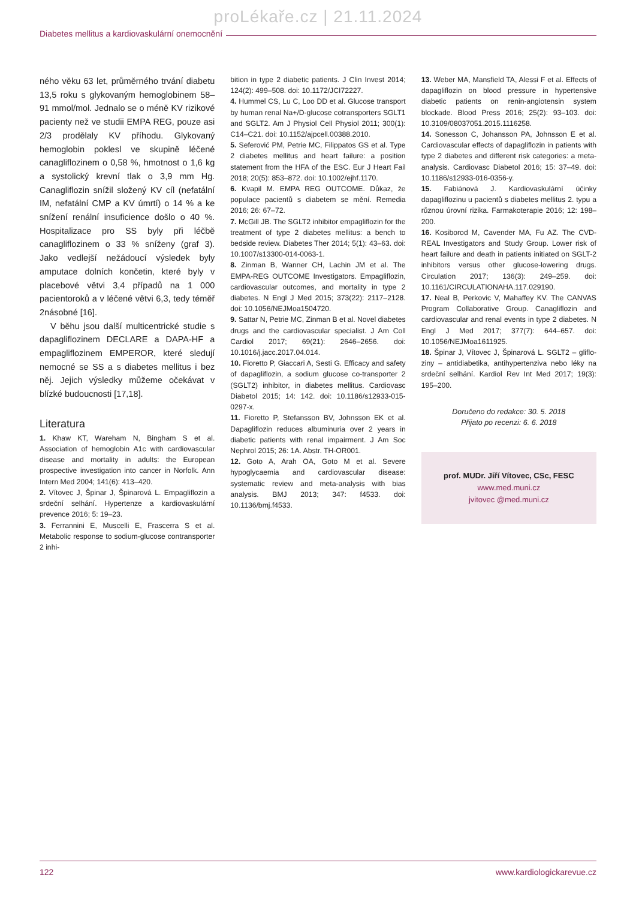proLékaře.cz | 21.11.2024
Diabetes mellitus a kardiovaskulární onemocnění
ného věku 63 let, průměrného trvání diabetu 13,5 roku s glykovaným hemoglobinem 58–91 mmol/mol. Jednalo se o méně KV rizikové pacienty než ve studii EMPA REG, pouze asi 2/3 prodělaly KV příhodu. Glykovaný hemoglobin poklesl ve skupině léčené canagliflozinem o 0,58 %, hmotnost o 1,6 kg a systolický krevní tlak o 3,9 mm Hg. Canagliflozin snížil složený KV cíl (nefatální IM, nefatální CMP a KV úmrtí) o 14 % a ke snížení renální insuficience došlo o 40 %. Hospitalizace pro SS byly při léčbě canagliflozinem o 33 % sníženy (graf 3). Jako vedlejší nežádoucí výsledek byly amputace dolních končetin, které byly v placebové větvi 3,4 případů na 1 000 pacientoroků a v léčené větvi 6,3, tedy téměř 2násobné [16].
V běhu jsou další multicentrické studie s dapagliflozinem DECLARE a DAPA-HF a empagliflozinem EMPEROR, které sledují nemocné se SS a s diabetes mellitus i bez něj. Jejich výsledky můžeme očekávat v blízké budoucnosti [17,18].
Literatura
1. Khaw KT, Wareham N, Bingham S et al. Association of hemoglobin A1c with cardiovascular disease and mortality in adults: the European prospective investigation into cancer in Norfolk. Ann Intern Med 2004; 141(6): 413–420.
2. Vítovec J, Špinar J, Špinarová L. Empagliflozin a srdeční selhání. Hypertenze a kardiovaskulární prevence 2016; 5: 19–23.
3. Ferrannini E, Muscelli E, Frascerra S et al. Metabolic response to sodium-glucose contransporter 2 inhi-
bition in type 2 diabetic patients. J Clin Invest 2014; 124(2): 499–508. doi: 10.1172/JCI72227.
4. Hummel CS, Lu C, Loo DD et al. Glucose transport by human renal Na+/D-glucose cotransporters SGLT1 and SGLT2. Am J Physiol Cell Physiol 2011; 300(1): C14–C21. doi: 10.1152/ajpcell.00388.2010.
5. Seferović PM, Petrie MC, Filippatos GS et al. Type 2 diabetes mellitus and heart failure: a position statement from the HFA of the ESC. Eur J Heart Fail 2018; 20(5): 853–872. doi: 10.1002/ejhf.1170.
6. Kvapil M. EMPA REG OUTCOME. Důkaz, že populace pacientů s diabetem se mění. Remedia 2016; 26: 67–72.
7. McGill JB. The SGLT2 inhibitor empagliflozin for the treatment of type 2 diabetes mellitus: a bench to bedside review. Diabetes Ther 2014; 5(1): 43–63. doi: 10.1007/s13300-014-0063-1.
8. Zinman B, Wanner CH, Lachin JM et al. The EMPA-REG OUTCOME Investigators. Empagliflozin, cardiovascular outcomes, and mortality in type 2 diabetes. N Engl J Med 2015; 373(22): 2117–2128. doi: 10.1056/NEJMoa1504720.
9. Sattar N, Petrie MC, Zinman B et al. Novel diabetes drugs and the cardiovascular specialist. J Am Coll Cardiol 2017; 69(21): 2646–2656. doi: 10.1016/j.jacc.2017.04.014.
10. Fioretto P, Giaccari A, Sesti G. Efficacy and safety of dapagliflozin, a sodium glucose co-transporter 2 (SGLT2) inhibitor, in diabetes mellitus. Cardiovasc Diabetol 2015; 14: 142. doi: 10.1186/s12933-015-0297-x.
11. Fioretto P, Stefansson BV, Johnsson EK et al. Dapagliflozin reduces albuminuria over 2 years in diabetic patients with renal impairment. J Am Soc Nephrol 2015; 26: 1A. Abstr. TH-OR001.
12. Goto A, Arah OA, Goto M et al. Severe hypoglycaemia and cardiovascular disease: systematic review and meta-analysis with bias analysis. BMJ 2013; 347: f4533. doi: 10.1136/bmj.f4533.
13. Weber MA, Mansfield TA, Alessi F et al. Effects of dapagliflozin on blood pressure in hypertensive diabetic patients on renin-angiotensin system blockade. Blood Press 2016; 25(2): 93–103. doi: 10.3109/08037051.2015.1116258.
14. Sonesson C, Johansson PA, Johnsson E et al. Cardiovascular effects of dapagliflozin in patients with type 2 diabetes and different risk categories: a meta-analysis. Cardiovasc Diabetol 2016; 15: 37–49. doi: 10.1186/s12933-016-0356-y.
15. Fabiánová J. Kardiovaskulární účinky dapagliflozinu u pacientů s diabetes mellitus 2. typu a různou úrovní rizika. Farmakoterapie 2016; 12: 198–200.
16. Kosiborod M, Cavender MA, Fu AZ. The CVD-REAL Investigators and Study Group. Lower risk of heart failure and death in patients initiated on SGLT-2 inhibitors versus other glucose-lowering drugs. Circulation 2017; 136(3): 249–259. doi: 10.1161/CIRCULATIONAHA.117.029190.
17. Neal B, Perkovic V, Mahaffey KV. The CANVAS Program Collaborative Group. Canagliflozin and cardiovascular and renal events in type 2 diabetes. N Engl J Med 2017; 377(7): 644–657. doi: 10.1056/NEJMoa1611925.
18. Špinar J, Vítovec J, Špinarová L. SGLT2 – gliflo­ziny – antidiabetika, antihypertenziva nebo léky na srdeční selhání. Kardiol Rev Int Med 2017; 19(3): 195–200.
Doručeno do redakce: 30. 5. 2018
Přijato po recenzi: 6. 6. 2018
prof. MUDr. Jiří Vítovec, CSc, FESC
www.med.muni.cz
jvitovec @med.muni.cz
122 www.kardiologickarevue.cz